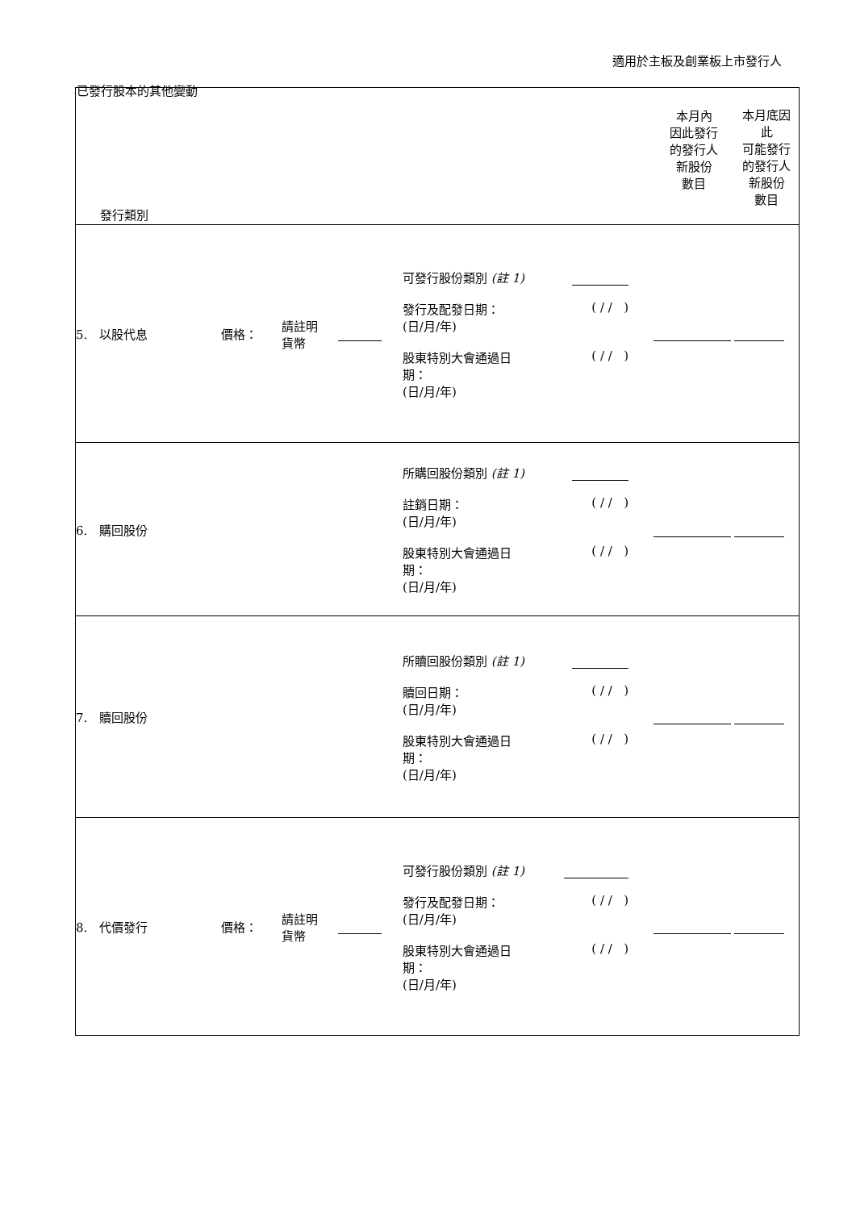適用於主板及創業板上市發行人
已發行股本的其他變動
| 發行類別 | | | | | 本月內 因此發行 的發行人 新股份 數目 | 本月底因 此 可能發行 的發行人 新股份 數目 |
| 5. 以股代息 | 價格： | 請註明 貨幣 | | 可發行股份類別 (註 1) 發行及配發日期： (日/月/年) ( / / ) 股東特別大會通過日 期： (日/月/年) ( / / ) | | |
| 6. 購回股份 | | | | 所購回股份類別 (註 1) 註銷日期： (日/月/年) ( / / ) 股東特別大會通過日 期： (日/月/年) ( / / ) | | |
| 7. 贖回股份 | | | | 所贖回股份類別 (註 1) 贖回日期： (日/月/年) ( / / ) 股東特別大會通過日 期： (日/月/年) ( / / ) | | |
| 8. 代價發行 | 價格： | 請註明 貨幣 | | 可發行股份類別 (註 1) 發行及配發日期： (日/月/年) ( / / ) 股東特別大會通過日 期： (日/月/年) ( / / ) | | |